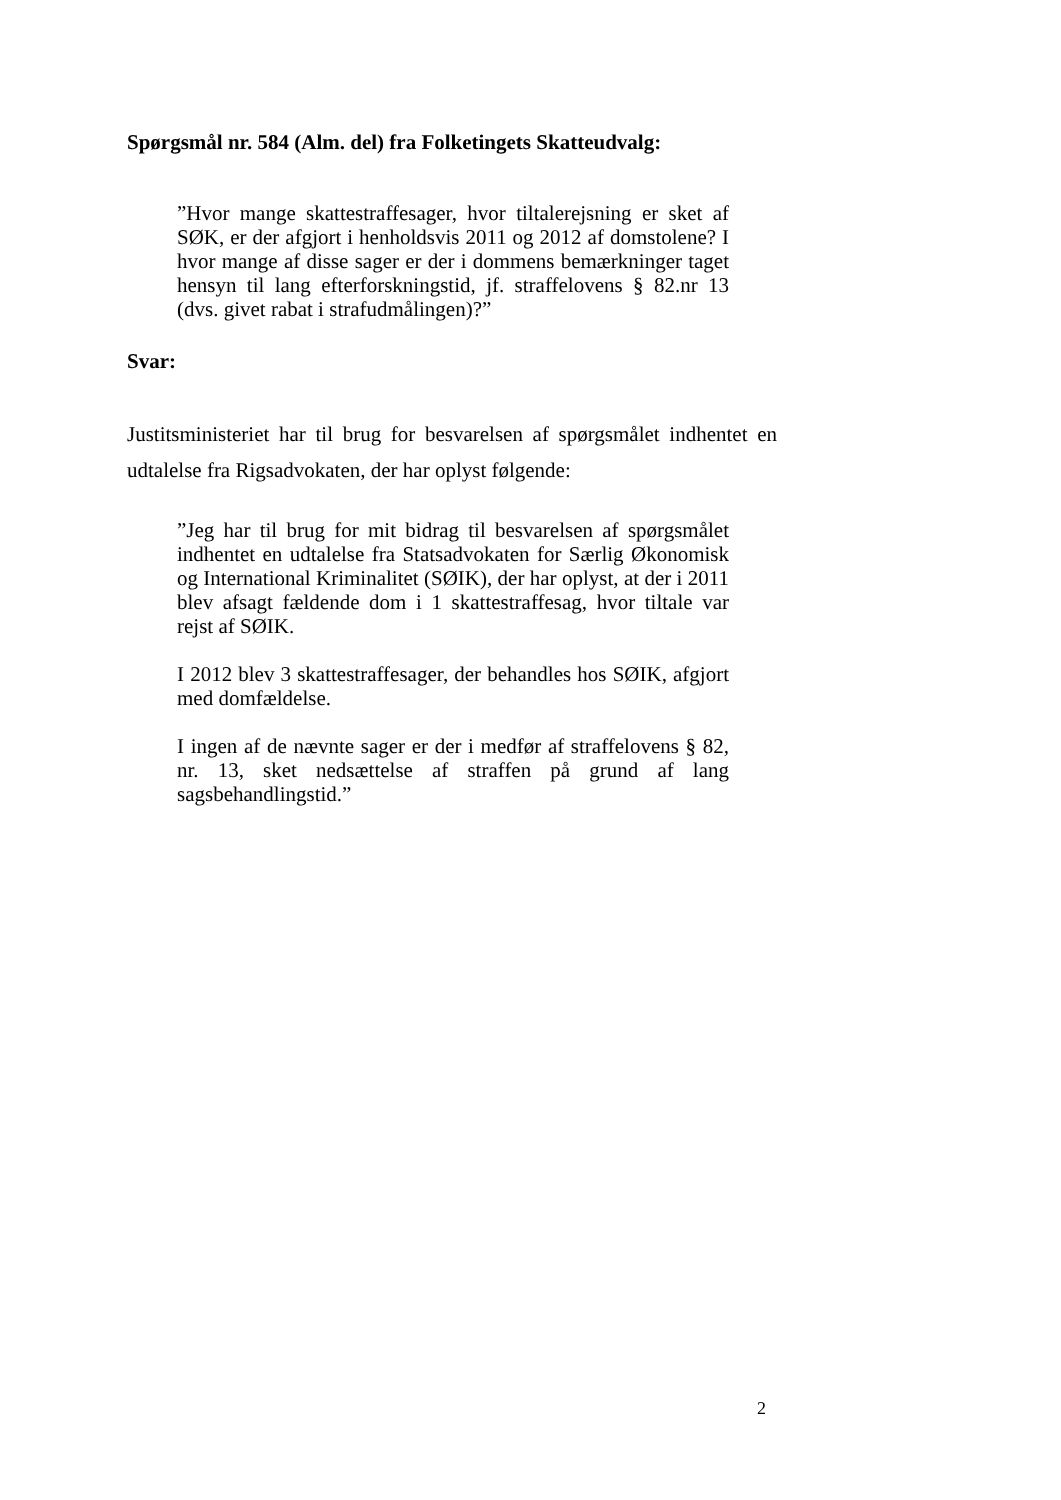Spørgsmål nr. 584 (Alm. del) fra Folketingets Skatteudvalg:
”Hvor mange skattestraffesager, hvor tiltalerejsning er sket af SØK, er der afgjort i henholdsvis 2011 og 2012 af domstolene? I hvor mange af disse sager er der i dommens bemærkninger taget hensyn til lang efterforskningstid, jf. straffelovens § 82.nr 13 (dvs. givet rabat i strafudmålingen)?”
Svar:
Justitsministeriet har til brug for besvarelsen af spørgsmålet indhentet en udtalelse fra Rigsadvokaten, der har oplyst følgende:
”Jeg har til brug for mit bidrag til besvarelsen af spørgsmålet indhentet en udtalelse fra Statsadvokaten for Særlig Økonomisk og International Kriminalitet (SØIK), der har oplyst, at der i 2011 blev afsagt fældende dom i 1 skattestraffesag, hvor tiltale var rejst af SØIK.
I 2012 blev 3 skattestraffesager, der behandles hos SØIK, afgjort med domfældelse.
I ingen af de nævnte sager er der i medfør af straffelovens § 82, nr. 13, sket nedsættelse af straffen på grund af lang sagsbehandlingstid.”
2